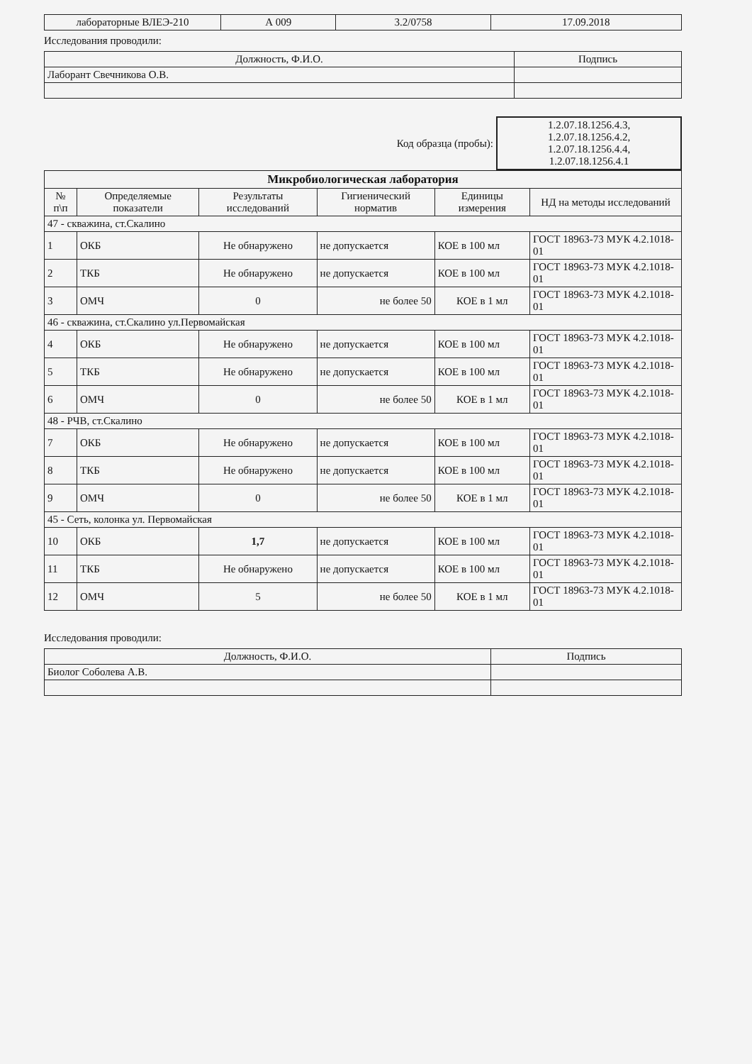| лабораторные ВЛЕЭ-210 | А 009 | 3.2/0758 | 17.09.2018 |
Исследования проводили:
| Должность, Ф.И.О. | Подпись |
| Лаборант Свечникова О.В. | |
| Код образца (пробы): | 1.2.07.18.1256.4.3, 1.2.07.18.1256.4.2, 1.2.07.18.1256.4.4, 1.2.07.18.1256.4.1 |
| Микробиологическая лаборатория | | | | | |
| № п\п | Определяемые показатели | Результаты исследований | Гигиенический норматив | Единицы измерения | НД на методы исследований |
| 47 - скважина, ст.Скалино | | | | | |
| 1 | ОКБ | Не обнаружено | не допускается | КОЕ в 100 мл | ГОСТ 18963-73 МУК 4.2.1018-01 |
| 2 | ТКБ | Не обнаружено | не допускается | КОЕ в 100 мл | ГОСТ 18963-73 МУК 4.2.1018-01 |
| 3 | ОМЧ | 0 | не более 50 | КОЕ в 1 мл | ГОСТ 18963-73 МУК 4.2.1018-01 |
| 46 - скважина, ст.Скалино ул.Первомайская | | | | | |
| 4 | ОКБ | Не обнаружено | не допускается | КОЕ в 100 мл | ГОСТ 18963-73 МУК 4.2.1018-01 |
| 5 | ТКБ | Не обнаружено | не допускается | КОЕ в 100 мл | ГОСТ 18963-73 МУК 4.2.1018-01 |
| 6 | ОМЧ | 0 | не более 50 | КОЕ в 1 мл | ГОСТ 18963-73 МУК 4.2.1018-01 |
| 48 - РЧВ, ст.Скалино | | | | | |
| 7 | ОКБ | Не обнаружено | не допускается | КОЕ в 100 мл | ГОСТ 18963-73 МУК 4.2.1018-01 |
| 8 | ТКБ | Не обнаружено | не допускается | КОЕ в 100 мл | ГОСТ 18963-73 МУК 4.2.1018-01 |
| 9 | ОМЧ | 0 | не более 50 | КОЕ в 1 мл | ГОСТ 18963-73 МУК 4.2.1018-01 |
| 45 - Сеть, колонка ул. Первомайская | | | | | |
| 10 | ОКБ | 1,7 | не допускается | КОЕ в 100 мл | ГОСТ 18963-73 МУК 4.2.1018-01 |
| 11 | ТКБ | Не обнаружено | не допускается | КОЕ в 100 мл | ГОСТ 18963-73 МУК 4.2.1018-01 |
| 12 | ОМЧ | 5 | не более 50 | КОЕ в 1 мл | ГОСТ 18963-73 МУК 4.2.1018-01 |
Исследования проводили:
| Должность, Ф.И.О. | Подпись |
| Биолог Соболева А.В. | |